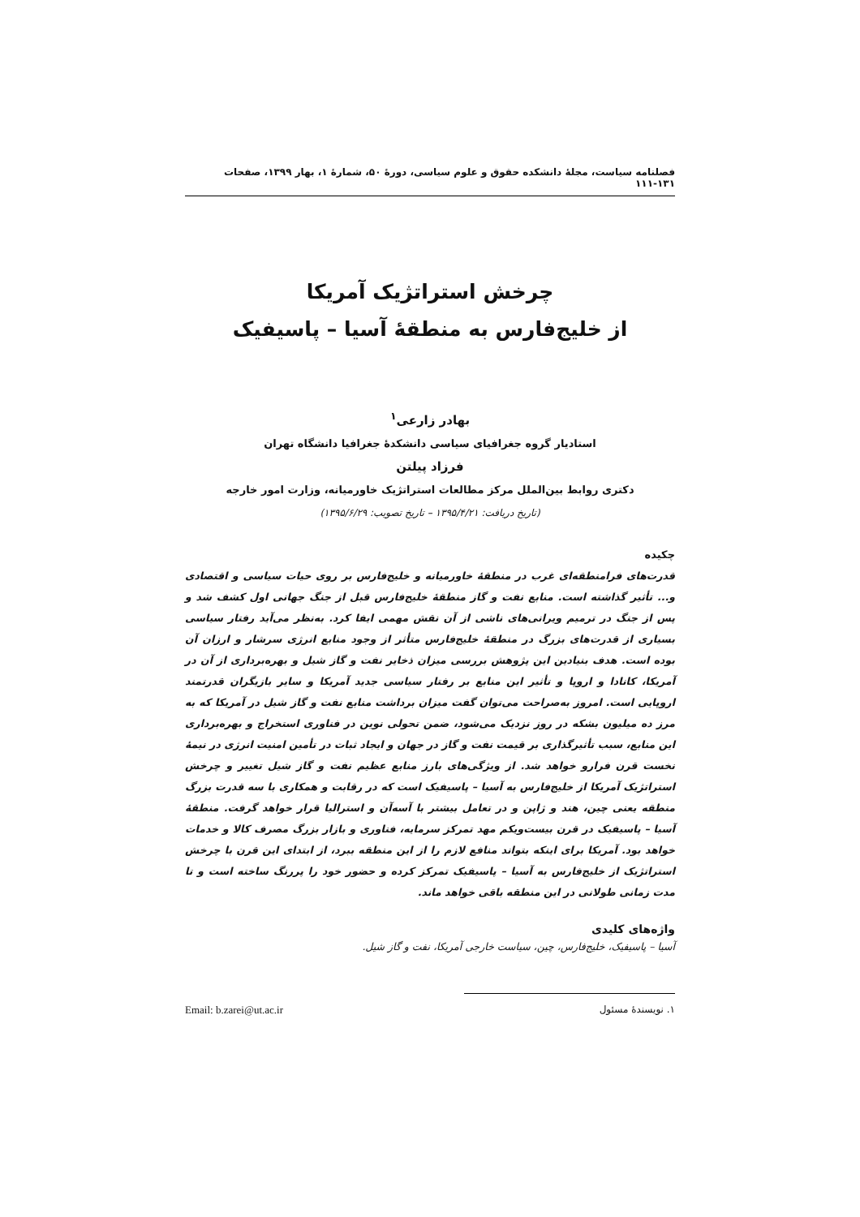فصلنامه سیاست، مجلۀ دانشکده حقوق و علوم سیاسی، دورۀ ۵۰، شمارۀ ۱، بهار ۱۳۹۹، صفحات ۱۳۱-۱۱۱
چرخش استراتژیک آمریکا
از خلیج‌فارس به منطقۀ آسیا – پاسیفیک
بهادر زارعی<sup>۱</sup>
استادیار گروه جغرافیای سیاسی دانشکدۀ جغرافیا دانشگاه تهران
فرزاد پیلتن
دکتری روابط بین‌الملل مرکز مطالعات استراتژیک خاورمیانه، وزارت امور خارجه
(تاریخ دریافت: ۱۳۹۵/۴/۲۱ – تاریخ تصویب: ۱۳۹۵/۶/۲۹)
چکیده
قدرت‌های فرامنطقه‌ای غرب در منطقۀ خاورمیانه و خلیج‌فارس بر روی حیات سیاسی و اقتصادی و... تأثیر گذاشته است. منابع نفت و گاز منطقۀ خلیج‌فارس قبل از جنگ جهانی اول کشف شد و پس از جنگ در ترمیم ویرانی‌های ناشی از آن نقش مهمی ایفا کرد. به‌نظر می‌آید رفتار سیاسی بسیاری از قدرت‌های بزرگ در منطقۀ خلیج‌فارس متأثر از وجود منابع انرژی سرشار و ارزان آن بوده است. هدف بنیادین این پژوهش بررسی میزان ذخایر نفت و گاز شیل و بهره‌برداری از آن در آمریکا، کانادا و اروپا و تأثیر این منابع بر رفتار سیاسی جدید آمریکا و سایر بازیگران قدرتمند اروپایی است. امروز به‌صراحت می‌توان گفت میزان برداشت منابع نفت و گاز شیل در آمریکا که به مرز ده میلیون بشکه در روز نزدیک می‌شود، ضمن تحولی نوین در فناوری استخراج و بهره‌برداری این منابع، سبب تأثیرگذاری بر قیمت نفت و گاز در جهان و ایجاد ثبات در تأمین امنیت انرژی در نیمۀ نخست قرن فرارو خواهد شد. از ویژگی‌های بارز منابع عظیم نفت و گاز شیل تغییر و چرخش استراتژیک آمریکا از خلیج‌فارس به آسیا – پاسیفیک است که در رقابت و همکاری با سه قدرت بزرگ منطقه یعنی چین، هند و ژاپن و در تعامل بیشتر با آسه‌آن و استرالیا قرار خواهد گرفت. منطقۀ آسیا – پاسیفیک در قرن بیست‌ویکم مهد تمرکز سرمایه، فناوری و بازار بزرگ مصرف کالا و خدمات خواهد بود. آمریکا برای اینکه بتواند منافع لازم را از این منطقه ببرد، از ابتدای این قرن با چرخش استراتژیک از خلیج‌فارس به آسیا – پاسیفیک تمرکز کرده و حضور خود را پررنگ ساخته است و تا مدت زمانی طولانی در این منطقه باقی خواهد ماند.
واژه‌های کلیدی
آسیا – پاسیفیک، خلیج‌فارس، چین، سیاست خارجی آمریکا، نفت و گاز شیل.
۱. نویسندۀ مسئول Email: b.zarei@ut.ac.ir